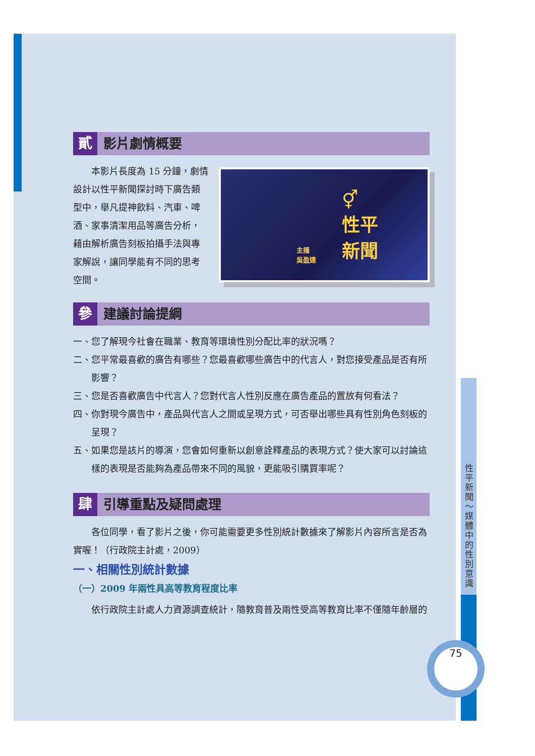貳 影片劇情概要
⚥
性平
新聞
主播
吳盈達
本影片長度為 15 分鐘，劇情設計以性平新聞探討時下廣告類型中，舉凡提神飲料、汽車、啤酒、家事清潔用品等廣告分析，藉由解析廣告刻板拍攝手法與專家解說，讓同學能有不同的思考空間。
參 建議討論提綱
一、您了解現今社會在職業、教育等環境性別分配比率的狀況嗎？
二、您平常最喜歡的廣告有哪些？您最喜歡哪些廣告中的代言人，對您接受產品是否有所影響？
三、您是否喜歡廣告中代言人？您對代言人性別反應在廣告產品的置放有何看法？
四、你對現今廣告中，產品與代言人之間或呈現方式，可否舉出哪些具有性別角色刻板的呈現？
五、如果您是該片的導演，您會如何重新以創意詮釋產品的表現方式？使大家可以討論這樣的表現是否能夠為產品帶來不同的風貌，更能吸引購買率呢？
肆 引導重點及疑問處理
各位同學，看了影片之後，你可能需要更多性別統計數據來了解影片內容所言是否為實喔！（行政院主計處，2009）
一、相關性別統計數據
（一）2009 年兩性具高等教育程度比率
依行政院主計處人力資源調查統計，隨教育普及兩性受高等教育比率不僅隨年齡層的
性平新聞～媒體中的性別意識
75